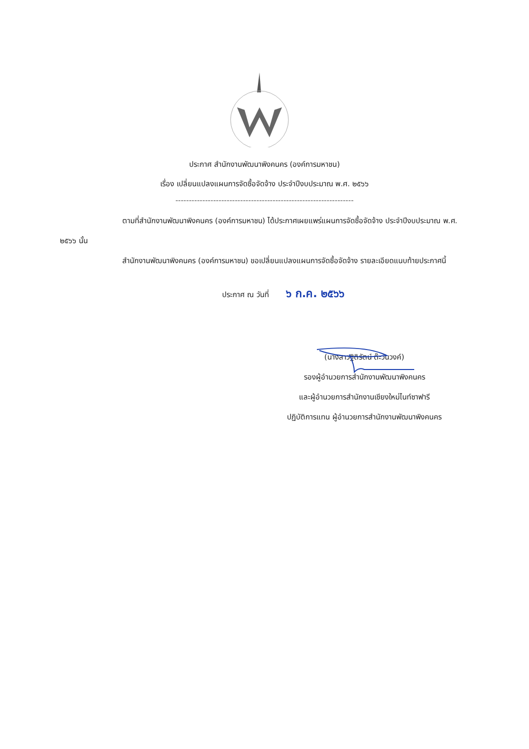ประกาศ สำนักงานพัฒนาพิงคนคร (องค์การมหาชน)
เรื่อง เปลี่ยนแปลงแผนการจัดซื้อจัดจ้าง ประจำปีงบประมาณ พ.ศ. ๒๕๖๖
------------------------------------------------------------------
ตามที่สำนักงานพัฒนาพิงคนคร (องค์การมหาชน) ได้ประกาศเผยแพร่แผนการจัดซื้อจัดจ้าง ประจำปีงบประมาณ พ.ศ. ๒๕๖๖ นั้น
สำนักงานพัฒนาพิงคนคร (องค์การมหาชน) ขอเปลี่ยนแปลงแผนการจัดซื้อจัดจ้าง รายละเอียดแนบท้ายประกาศนี้
ประกาศ ณ วันที่ ๖ ก.ค. ๒๕๖๖
(นางสาวฐิติรัตน์ ต๊ะวันวงค์)
รองผู้อำนวยการสำนักงานพัฒนาพิงคนคร
และผู้อำนวยการสำนักงานเชียงใหม่ไนท์ซาฟารี
ปฏิบัติการแทน ผู้อำนวยการสำนักงานพัฒนาพิงคนคร